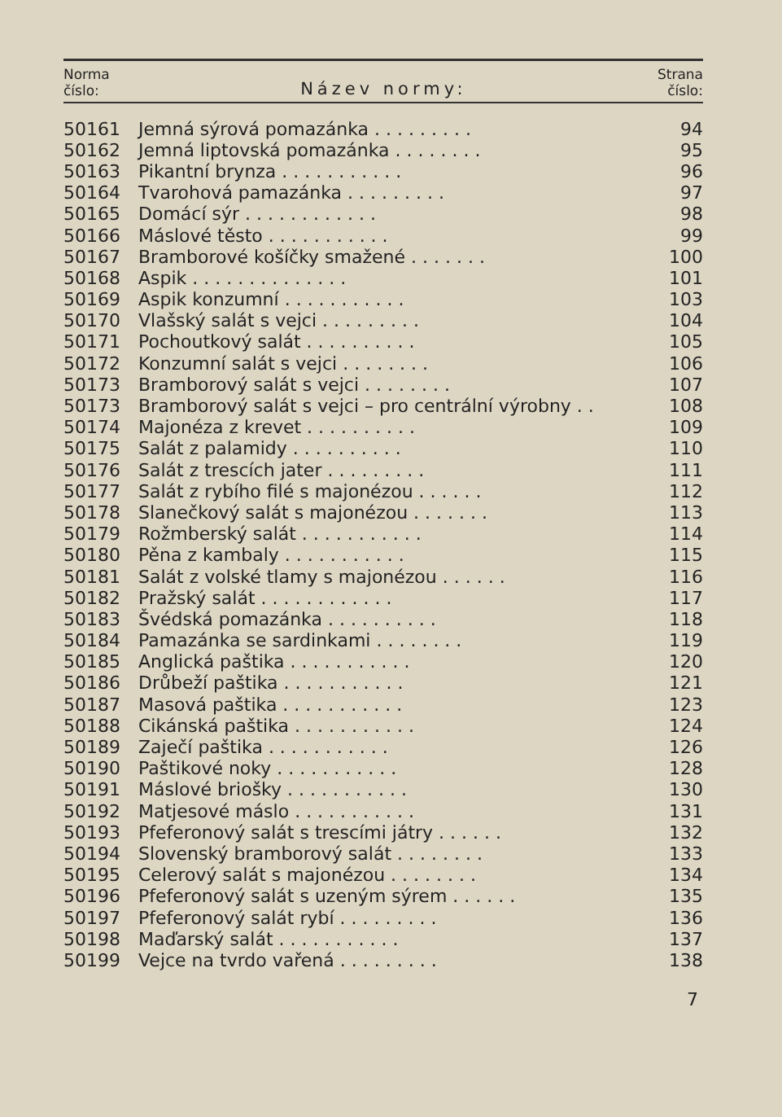Norma
číslo:
Název normy:
Strana
číslo:
| 50161 | Jemná sýrová pomazánka . . . . . . . . . | 94 |
| 50162 | Jemná liptovská pomazánka . . . . . . . . | 95 |
| 50163 | Pikantní brynza . . . . . . . . . . . | 96 |
| 50164 | Tvarohová pamazánka . . . . . . . . . | 97 |
| 50165 | Domácí sýr . . . . . . . . . . . . | 98 |
| 50166 | Máslové těsto . . . . . . . . . . . | 99 |
| 50167 | Bramborové košíčky smažené . . . . . . . | 100 |
| 50168 | Aspik . . . . . . . . . . . . . . | 101 |
| 50169 | Aspik konzumní . . . . . . . . . . . | 103 |
| 50170 | Vlašský salát s vejci . . . . . . . . . | 104 |
| 50171 | Pochoutkový salát . . . . . . . . . . | 105 |
| 50172 | Konzumní salát s vejci . . . . . . . . | 106 |
| 50173 | Bramborový salát s vejci . . . . . . . . | 107 |
| 50173 | Bramborový salát s vejci – pro centrální výrobny . . | 108 |
| 50174 | Majonéza z krevet . . . . . . . . . . | 109 |
| 50175 | Salát z palamidy . . . . . . . . . . | 110 |
| 50176 | Salát z trescích jater . . . . . . . . . | 111 |
| 50177 | Salát z rybího filé s majonézou . . . . . . | 112 |
| 50178 | Slanečkový salát s majonézou . . . . . . . | 113 |
| 50179 | Rožmberský salát . . . . . . . . . . . | 114 |
| 50180 | Pěna z kambaly . . . . . . . . . . . | 115 |
| 50181 | Salát z volské tlamy s majonézou . . . . . . | 116 |
| 50182 | Pražský salát . . . . . . . . . . . . | 117 |
| 50183 | Švédská pomazánka . . . . . . . . . . | 118 |
| 50184 | Pamazánka se sardinkami . . . . . . . . | 119 |
| 50185 | Anglická paštika . . . . . . . . . . . | 120 |
| 50186 | Drůbeží paštika . . . . . . . . . . . | 121 |
| 50187 | Masová paštika . . . . . . . . . . . | 123 |
| 50188 | Cikánská paštika . . . . . . . . . . . | 124 |
| 50189 | Zaječí paštika . . . . . . . . . . . | 126 |
| 50190 | Paštikové noky . . . . . . . . . . . | 128 |
| 50191 | Máslové briošky . . . . . . . . . . . | 130 |
| 50192 | Matjesové máslo . . . . . . . . . . . | 131 |
| 50193 | Pfeferonový salát s trescími játry . . . . . . | 132 |
| 50194 | Slovenský bramborový salát . . . . . . . . | 133 |
| 50195 | Celerový salát s majonézou . . . . . . . . | 134 |
| 50196 | Pfeferonový salát s uzeným sýrem . . . . . . | 135 |
| 50197 | Pfeferonový salát rybí . . . . . . . . . | 136 |
| 50198 | Maďarský salát . . . . . . . . . . . | 137 |
| 50199 | Vejce na tvrdo vařená . . . . . . . . . | 138 |
7